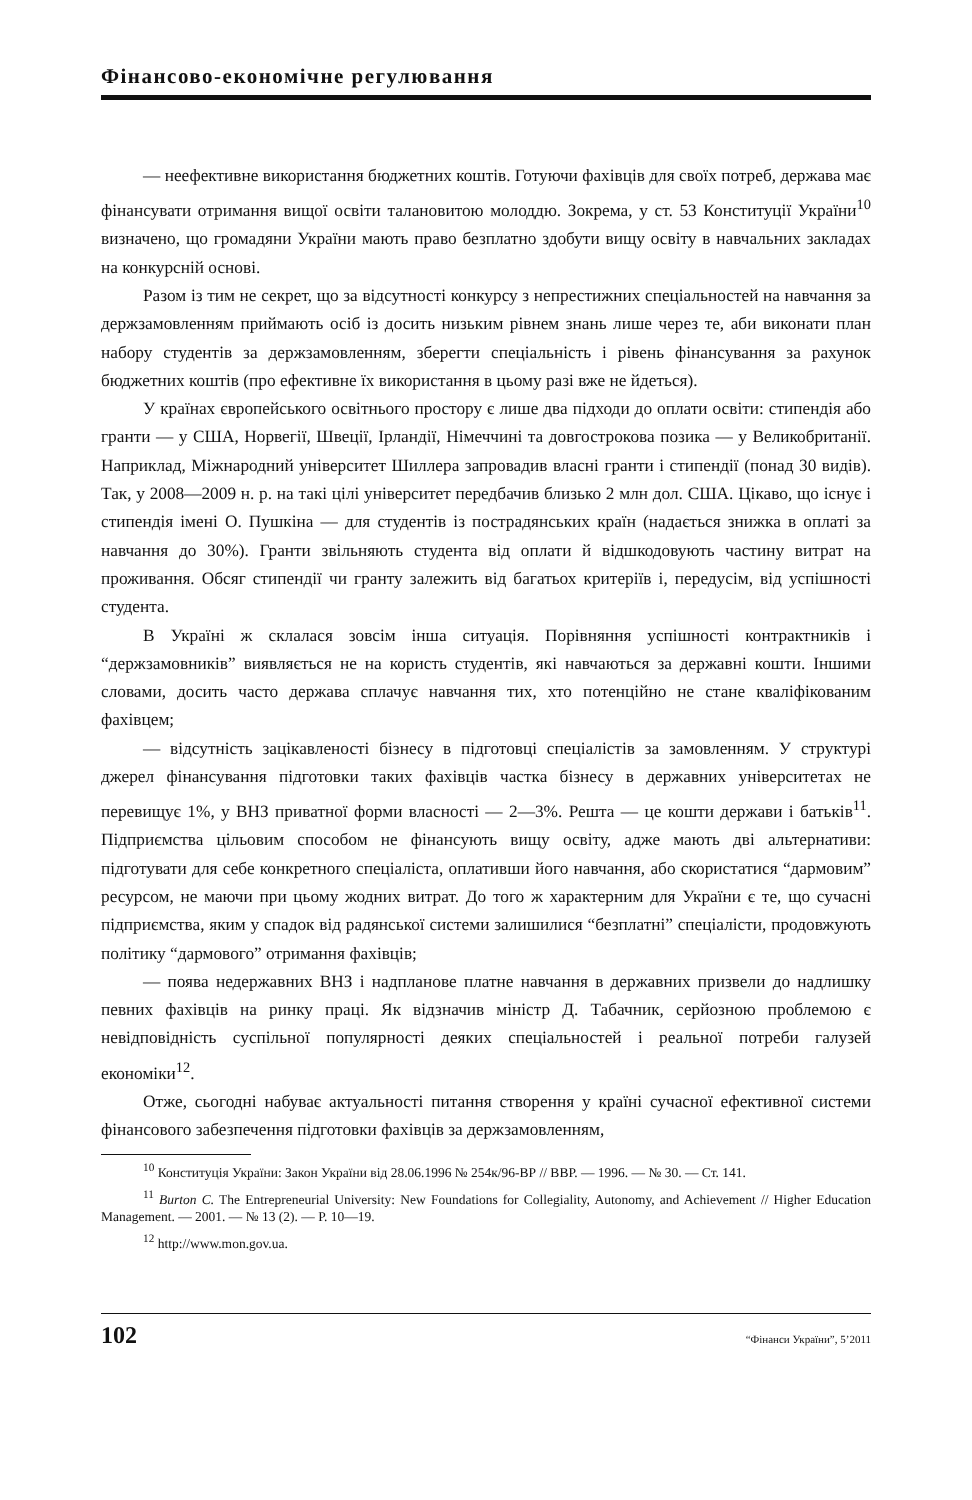Фінансово-економічне регулювання
— неефективне використання бюджетних коштів. Готуючи фахівців для своїх потреб, держава має фінансувати отримання вищої освіти талановитою молоддю. Зокрема, у ст. 53 Конституції України<sup>10</sup> визначено, що громадяни України мають право безплатно здобути вищу освіту в навчальних закладах на конкурсній основі.
Разом із тим не секрет, що за відсутності конкурсу з непрестижних спеціальностей на навчання за держзамовленням приймають осіб із досить низьким рівнем знань лише через те, аби виконати план набору студентів за держзамовленням, зберегти спеціальність і рівень фінансування за рахунок бюджетних коштів (про ефективне їх використання в цьому разі вже не йдеться).
У країнах європейського освітнього простору є лише два підходи до оплати освіти: стипендія або гранти — у США, Норвегії, Швеції, Ірландії, Німеччині та довгострокова позика — у Великобританії. Наприклад, Міжнародний університет Шиллера запровадив власні гранти і стипендії (понад 30 видів). Так, у 2008—2009 н. р. на такі цілі університет передбачив близько 2 млн дол. США. Цікаво, що існує і стипендія імені О. Пушкіна — для студентів із пострадянських країн (надається знижка в оплаті за навчання до 30%). Гранти звільняють студента від оплати й відшкодовують частину витрат на проживання. Обсяг стипендії чи гранту залежить від багатьох критеріїв і, передусім, від успішності студента.
В Україні ж склалася зовсім інша ситуація. Порівняння успішності контрактників і “держзамовників” виявляється не на користь студентів, які навчаються за державні кошти. Іншими словами, досить часто держава сплачує навчання тих, хто потенційно не стане кваліфікованим фахівцем;
— відсутність зацікавленості бізнесу в підготовці спеціалістів за замовленням. У структурі джерел фінансування підготовки таких фахівців частка бізнесу в державних університетах не перевищує 1%, у ВНЗ приватної форми власності — 2—3%. Решта — це кошти держави і батьків<sup>11</sup>. Підприємства цільовим способом не фінансують вищу освіту, адже мають дві альтернативи: підготувати для себе конкретного спеціаліста, оплативши його навчання, або скористатися “дармовим” ресурсом, не маючи при цьому жодних витрат. До того ж характерним для України є те, що сучасні підприємства, яким у спадок від радянської системи залишилися “безплатні” спеціалісти, продовжують політику “дармового” отримання фахівців;
— поява недержавних ВНЗ і надпланове платне навчання в державних призвели до надлишку певних фахівців на ринку праці. Як відзначив міністр Д. Табачник, серйозною проблемою є невідповідність суспільної популярності деяких спеціальностей і реальної потреби галузей економіки<sup>12</sup>.
Отже, сьогодні набуває актуальності питання створення у країні сучасної ефективної системи фінансового забезпечення підготовки фахівців за держзамовленням,
<sup>10</sup> Конституція України: Закон України від 28.06.1996 № 254к/96-ВР // ВВР. — 1996. — № 30. — Ст. 141.
<sup>11</sup> Burton C. The Entrepreneurial University: New Foundations for Collegiality, Autonomy, and Achievement // Higher Education Management. — 2001. — № 13 (2). — Р. 10—19.
<sup>12</sup> http://www.mon.gov.ua.
102 “Фінанси України”, 5’2011